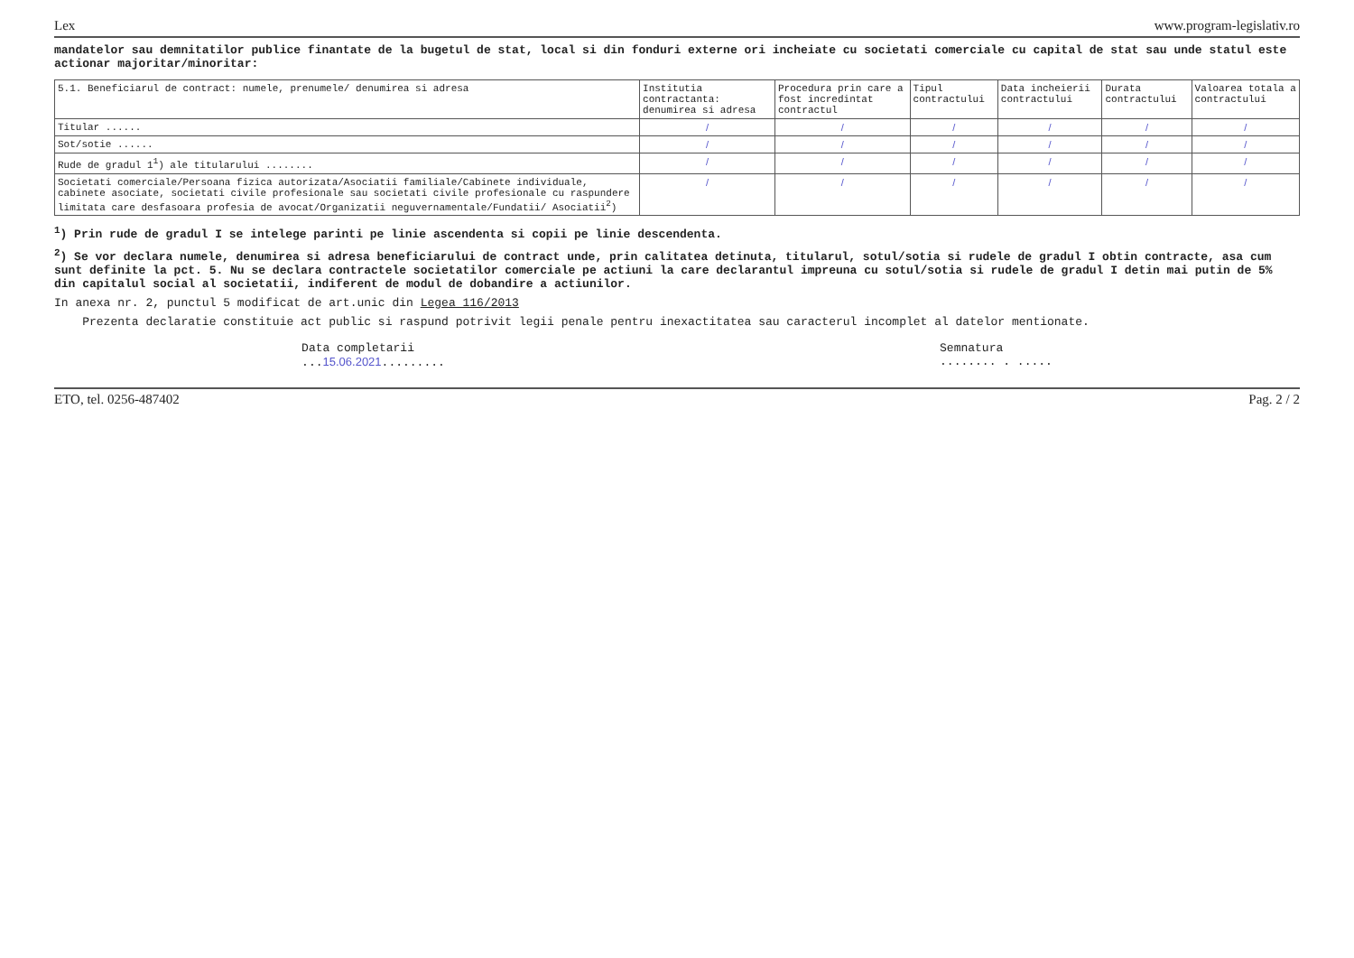Lex www.program-legislativ.ro
mandatelor sau demnitatilor publice finantate de la bugetul de stat, local si din fonduri externe ori incheiate cu societati comerciale cu capital de stat sau unde statul este actionar majoritar/minoritar:
| 5.1. Beneficiarul de contract: numele, prenumele/ denumirea si adresa | Institutia contractanta: denumirea si adresa | Procedura prin care a fost incredintat contractul | Tipul contractului | Data incheierii contractului | Durata contractului | Valoarea totala a contractului |
| --- | --- | --- | --- | --- | --- | --- |
| Titular ...... | / | / | / | / | / | / |
| Sot/sotie ...... | / | / | / | / | / | / |
| Rude de gradul 1<sup>1</sup>) ale titularului ........ | / | / | / | / | / | / |
| Societati comerciale/Persoana fizica autorizata/Asociatii familiale/Cabinete individuale, cabinete asociate, societati civile profesionale sau societati civile profesionale cu raspundere limitata care desfasoara profesia de avocat/Organizatii neguvernamentale/Fundatii/ Asociatii<sup>2</sup>) | / | / | / | / | / | / |
<sup>1</sup>) Prin rude de gradul I se intelege parinti pe linie ascendenta si copii pe linie descendenta.
<sup>2</sup>) Se vor declara numele, denumirea si adresa beneficiarului de contract unde, prin calitatea detinuta, titularul, sotul/sotia si rudele de gradul I obtin contracte, asa cum sunt definite la pct. 5. Nu se declara contractele societatilor comerciale pe actiuni la care declarantul impreuna cu sotul/sotia si rudele de gradul I detin mai putin de 5% din capitalul social al societatii, indiferent de modul de dobandire a actiunilor.
In anexa nr. 2, punctul 5 modificat de art.unic din Legea 116/2013
Prezenta declaratie constituie act public si raspund potrivit legii penale pentru inexactitatea sau caracterul incomplet al datelor mentionate.
Data completarii
...15.06.2021.........
Semnatura
........ . .....
ETO, tel. 0256-487402 Pag. 2 / 2